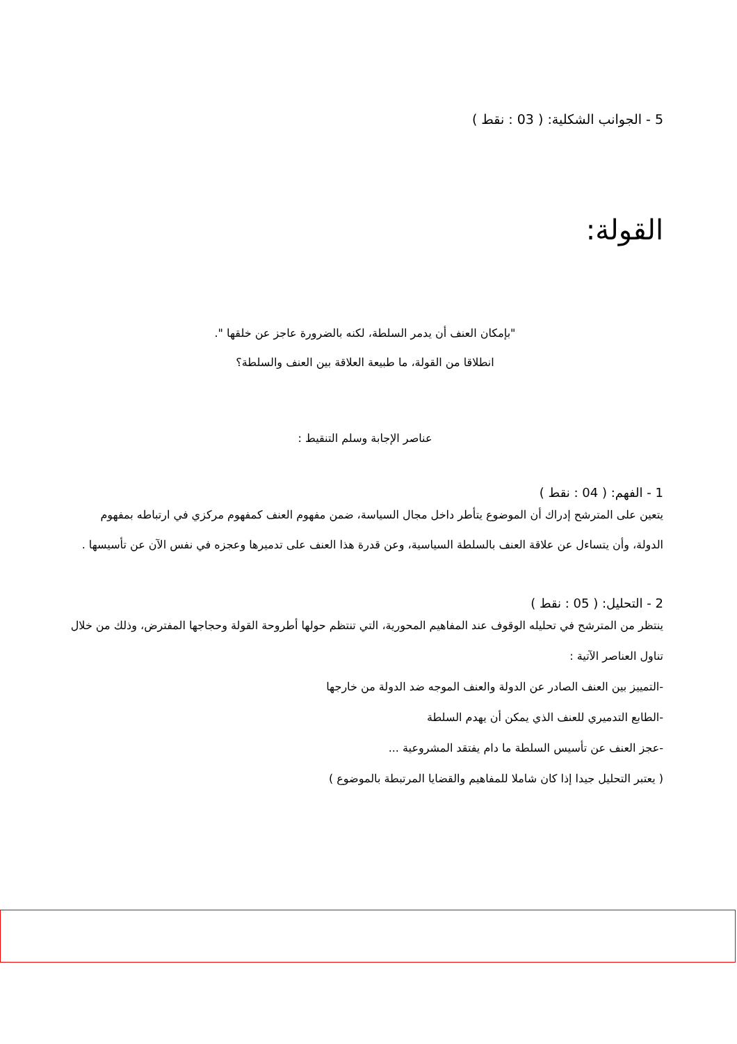5 - الجوانب الشكلية: ( 03 : نقط )
القولة:
"بإمكان العنف أن يدمر السلطة، لكنه بالضرورة عاجز عن خلقها ".
انطلاقا من القولة، ما طبيعة العلاقة بين العنف والسلطة؟
عناصر الإجابة وسلم التنقيط :
1 - الفهم: ( 04 : نقط )
يتعين على المترشح إدراك أن الموضوع يتأطر داخل مجال السياسة، ضمن مفهوم العنف كمفهوم مركزي في ارتباطه بمفهوم الدولة، وأن يتساءل عن علاقة العنف بالسلطة السياسية، وعن قدرة هذا العنف على تدميرها وعجزه في نفس الآن عن تأسيسها .
2 - التحليل: ( 05 : نقط )
ينتظر من المترشح في تحليله الوقوف عند المفاهيم المحورية، التي تنتظم حولها أطروحة القولة وحجاجها المفترض، وذلك من خلال تناول العناصر الآتية :
-التمييز بين العنف الصادر عن الدولة والعنف الموجه ضد الدولة من خارجها
-الطابع التدميري للعنف الذي يمكن أن يهدم السلطة
-عجز العنف عن تأسيس السلطة ما دام يفتقد المشروعية ...
( يعتبر التحليل جيدا إذا كان شاملا للمفاهيم والقضايا المرتبطة بالموضوع )